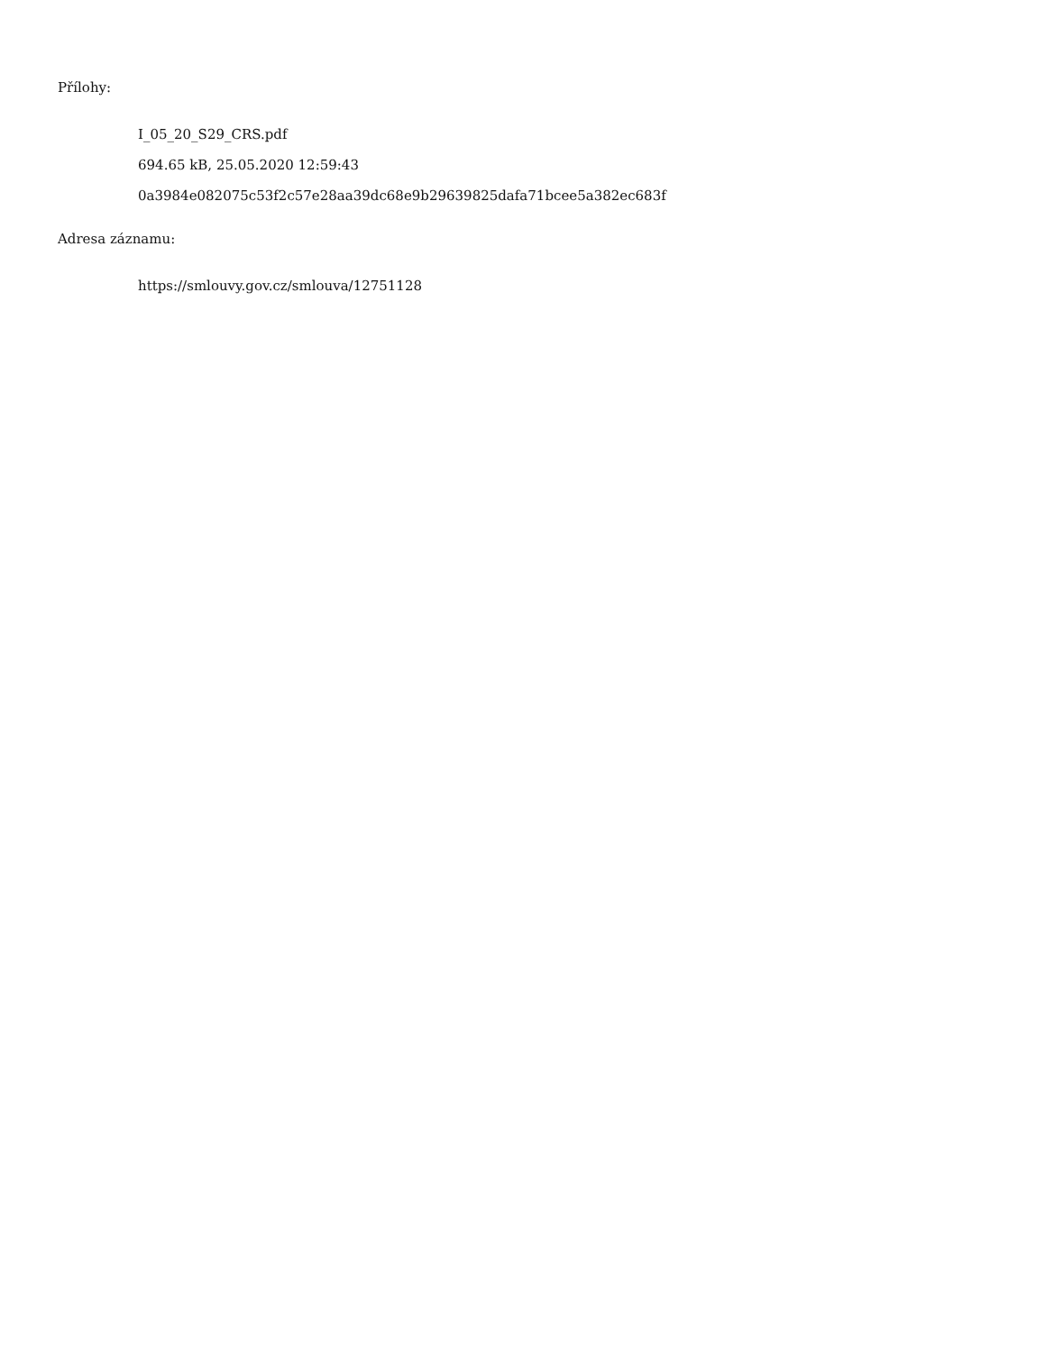Přílohy:
I_05_20_S29_CRS.pdf
694.65 kB, 25.05.2020 12:59:43
0a3984e082075c53f2c57e28aa39dc68e9b29639825dafa71bcee5a382ec683f
Adresa záznamu:
https://smlouvy.gov.cz/smlouva/12751128